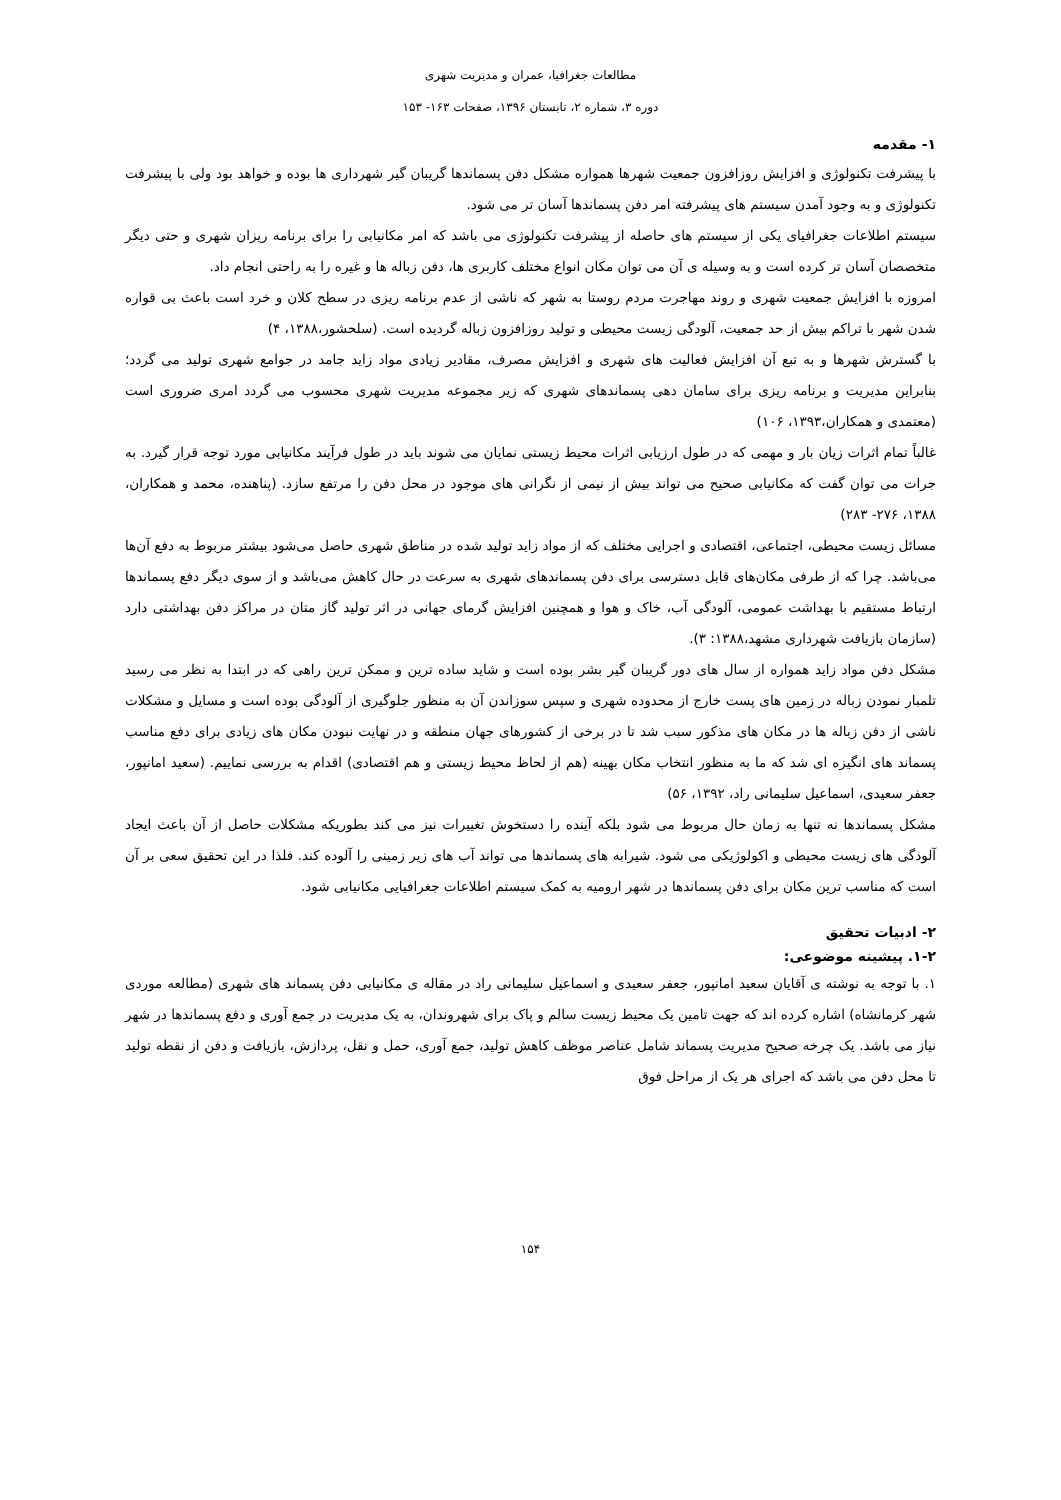مطالعات جغرافیا، عمران و مدیریت شهری
دوره ۳، شماره ۲، تابستان ۱۳۹۶، صفحات ۱۶۳- ۱۵۳
۱- مقدمه
با پیشرفت تکنولوژی و افزایش روزافزون جمعیت شهرها همواره مشکل دفن پسماندها گریبان گیر شهرداری ها بوده و خواهد بود ولی با پیشرفت تکنولوژی و به وجود آمدن سیستم های پیشرفته امر دفن پسماندها آسان تر می شود.
سیستم اطلاعات جغرافیای یکی از سیستم های حاصله از پیشرفت تکنولوژی می باشد که امر مکانیابی را برای برنامه ریزان شهری و حتی دیگر متخصصان آسان تر کرده است و به وسیله ی آن می توان مکان انواع مختلف کاربری ها، دفن زباله ها و غیره را به راحتی انجام داد.
امروزه با افزایش جمعیت شهری و روند مهاجرت مردم روستا به شهر که ناشی از عدم برنامه ریزی در سطح کلان و خرد است باعث بی قواره شدن شهر با تراکم بیش از حد جمعیت، آلودگی زیست محیطی و تولید روزافزون زباله گردیده است. (سلحشور،۱۳۸۸، ۴)
با گسترش شهرها و به تبع آن افزایش فعالیت های شهری و افزایش مصرف، مقادیر زیادی مواد زاید جامد در جوامع شهری تولید می گردد؛ بنابراین مدیریت و برنامه ریزی برای سامان دهی پسماندهای شهری که زیر مجموعه مدیریت شهری محسوب می گردد امری ضروری است (معتمدی و همکاران،۱۳۹۳، ۱۰۶)
غالباً تمام اثرات زیان بار و مهمی که در طول ارزیابی اثرات محیط زیستی نمایان می شوند باید در طول فرآیند مکانیابی مورد توجه قرار گیرد. به جرات می توان گفت که مکانیابی صحیح می تواند بیش از نیمی از نگرانی های موجود در محل دفن را مرتفع سازد. (پناهنده، محمد و همکاران، ۱۳۸۸، ۲۷۶- ۲۸۳)
مسائل زیست محیطی، اجتماعی، اقتصادی و اجرایی مختلف که از مواد زاید تولید شده در مناطق شهری حاصل می‌شود بیشتر مربوط به دفع آن‌ها می‌باشد. چرا که از طرفی مکان‌های قابل دسترسی برای دفن پسماندهای شهری به سرعت در حال کاهش می‌باشد و از سوی دیگر دفع پسماندها ارتباط مستقیم با بهداشت عمومی، آلودگی آب، خاک و هوا و همچنین افزایش گرمای جهانی در اثر تولید گاز متان در مراکز دفن بهداشتی دارد (سازمان بازیافت شهرداری مشهد،۱۳۸۸: ۳).
مشکل دفن مواد زاید همواره از سال های دور گریبان گیر بشر بوده است و شاید ساده ترین و ممکن ترین راهی که در ابتدا به نظر می رسید تلمبار نمودن زباله در زمین های پست خارج از محدوده شهری و سپس سوزاندن آن به منظور جلوگیری از آلودگی بوده است و مسایل و مشکلات ناشی از دفن زباله ها در مکان های مذکور سبب شد تا در برخی از کشورهای جهان منطقه و در نهایت نبودن مکان های زیادی برای دفع مناسب پسماند های انگیزه ای شد که ما به منظور انتخاب مکان بهینه (هم از لحاظ محیط زیستی و هم اقتصادی) اقدام به بررسی نماییم. (سعید امانپور، جعفر سعیدی، اسماعیل سلیمانی راد، ۱۳۹۲، ۵۶)
مشکل پسماندها نه تنها به زمان حال مربوط می شود بلکه آینده را دستخوش تغییرات نیز می کند بطوریکه مشکلات حاصل از آن باعث ایجاد آلودگی های زیست محیطی و اکولوژیکی می شود. شیرابه های پسماندها می تواند آب های زیر زمینی را آلوده کند. فلذا در این تحقیق سعی بر آن است که مناسب ترین مکان برای دفن پسماندها در شهر ارومیه به کمک سیستم اطلاعات جغرافیایی مکانیابی شود.
۲- ادبیات تحقیق
۱-۲. پیشینه موضوعی:
۱. با توجه به نوشته ی آقایان سعید امانپور، جعفر سعیدی و اسماعیل سلیمانی راد در مقاله ی مکانیابی دفن پسماند های شهری (مطالعه موردی شهر کرمانشاه) اشاره کرده اند که جهت تامین یک محیط زیست سالم و پاک برای شهروندان، به یک مدیریت در جمع آوری و دفع پسماندها در شهر نیاز می باشد. یک چرخه صحیح مدیریت پسماند شامل عناصر موظف کاهش تولید، جمع آوری، حمل و نقل، پردازش، بازیافت و دفن از نقطه تولید تا محل دفن می باشد که اجرای هر یک از مراحل فوق
۱۵۴